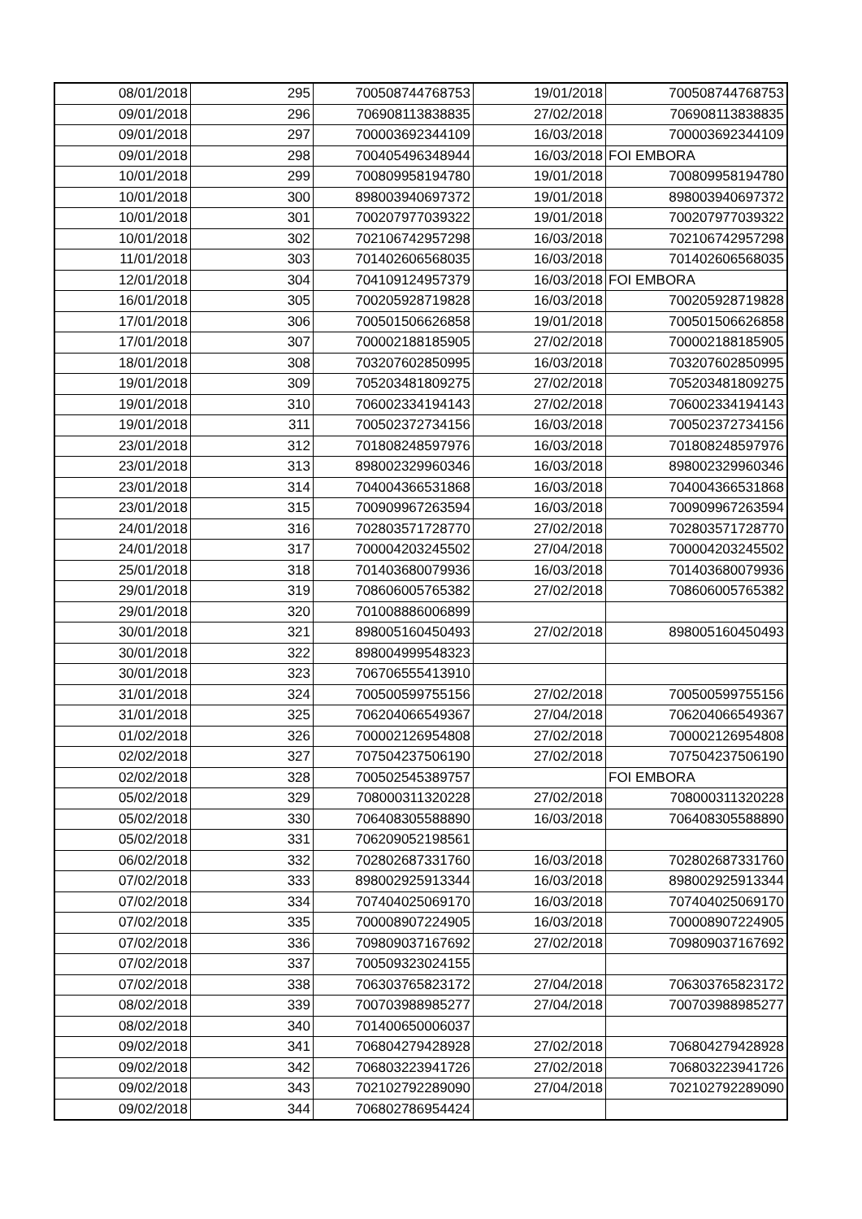| 08/01/2018 | 295 | 700508744768753 | 19/01/2018 | 700508744768753 |
| 09/01/2018 | 296 | 706908113838835 | 27/02/2018 | 706908113838835 |
| 09/01/2018 | 297 | 700003692344109 | 16/03/2018 | 700003692344109 |
| 09/01/2018 | 298 | 700405496348944 | 16/03/2018 | FOI EMBORA |
| 10/01/2018 | 299 | 700809958194780 | 19/01/2018 | 700809958194780 |
| 10/01/2018 | 300 | 898003940697372 | 19/01/2018 | 898003940697372 |
| 10/01/2018 | 301 | 700207977039322 | 19/01/2018 | 700207977039322 |
| 10/01/2018 | 302 | 702106742957298 | 16/03/2018 | 702106742957298 |
| 11/01/2018 | 303 | 701402606568035 | 16/03/2018 | 701402606568035 |
| 12/01/2018 | 304 | 704109124957379 | 16/03/2018 | FOI EMBORA |
| 16/01/2018 | 305 | 700205928719828 | 16/03/2018 | 700205928719828 |
| 17/01/2018 | 306 | 700501506626858 | 19/01/2018 | 700501506626858 |
| 17/01/2018 | 307 | 700002188185905 | 27/02/2018 | 700002188185905 |
| 18/01/2018 | 308 | 703207602850995 | 16/03/2018 | 703207602850995 |
| 19/01/2018 | 309 | 705203481809275 | 27/02/2018 | 705203481809275 |
| 19/01/2018 | 310 | 706002334194143 | 27/02/2018 | 706002334194143 |
| 19/01/2018 | 311 | 700502372734156 | 16/03/2018 | 700502372734156 |
| 23/01/2018 | 312 | 701808248597976 | 16/03/2018 | 701808248597976 |
| 23/01/2018 | 313 | 898002329960346 | 16/03/2018 | 898002329960346 |
| 23/01/2018 | 314 | 704004366531868 | 16/03/2018 | 704004366531868 |
| 23/01/2018 | 315 | 700909967263594 | 16/03/2018 | 700909967263594 |
| 24/01/2018 | 316 | 702803571728770 | 27/02/2018 | 702803571728770 |
| 24/01/2018 | 317 | 700004203245502 | 27/04/2018 | 700004203245502 |
| 25/01/2018 | 318 | 701403680079936 | 16/03/2018 | 701403680079936 |
| 29/01/2018 | 319 | 708606005765382 | 27/02/2018 | 708606005765382 |
| 29/01/2018 | 320 | 701008886006899 | | |
| 30/01/2018 | 321 | 898005160450493 | 27/02/2018 | 898005160450493 |
| 30/01/2018 | 322 | 898004999548323 | | |
| 30/01/2018 | 323 | 706706555413910 | | |
| 31/01/2018 | 324 | 700500599755156 | 27/02/2018 | 700500599755156 |
| 31/01/2018 | 325 | 706204066549367 | 27/04/2018 | 706204066549367 |
| 01/02/2018 | 326 | 700002126954808 | 27/02/2018 | 700002126954808 |
| 02/02/2018 | 327 | 707504237506190 | 27/02/2018 | 707504237506190 |
| 02/02/2018 | 328 | 700502545389757 | | FOI EMBORA |
| 05/02/2018 | 329 | 708000311320228 | 27/02/2018 | 708000311320228 |
| 05/02/2018 | 330 | 706408305588890 | 16/03/2018 | 706408305588890 |
| 05/02/2018 | 331 | 706209052198561 | | |
| 06/02/2018 | 332 | 702802687331760 | 16/03/2018 | 702802687331760 |
| 07/02/2018 | 333 | 898002925913344 | 16/03/2018 | 898002925913344 |
| 07/02/2018 | 334 | 707404025069170 | 16/03/2018 | 707404025069170 |
| 07/02/2018 | 335 | 700008907224905 | 16/03/2018 | 700008907224905 |
| 07/02/2018 | 336 | 709809037167692 | 27/02/2018 | 709809037167692 |
| 07/02/2018 | 337 | 700509323024155 | | |
| 07/02/2018 | 338 | 706303765823172 | 27/04/2018 | 706303765823172 |
| 08/02/2018 | 339 | 700703988985277 | 27/04/2018 | 700703988985277 |
| 08/02/2018 | 340 | 701400650006037 | | |
| 09/02/2018 | 341 | 706804279428928 | 27/02/2018 | 706804279428928 |
| 09/02/2018 | 342 | 706803223941726 | 27/02/2018 | 706803223941726 |
| 09/02/2018 | 343 | 702102792289090 | 27/04/2018 | 702102792289090 |
| 09/02/2018 | 344 | 706802786954424 | | |